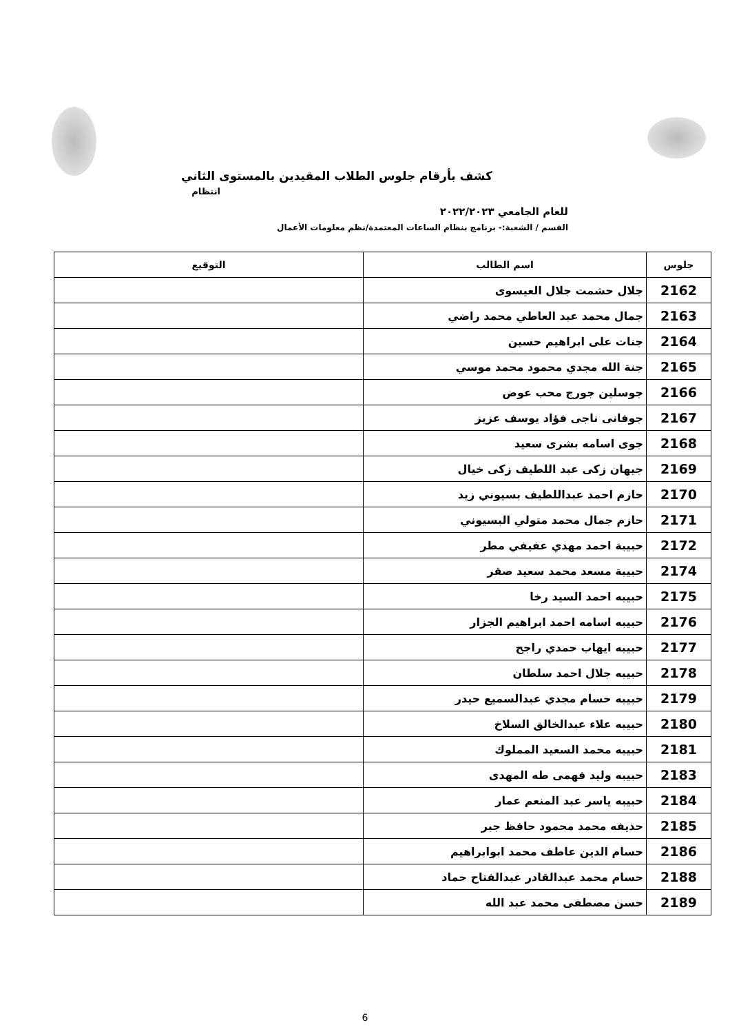كشف بأرقام جلوس الطلاب المقيدين بالمستوى الثاني
انتظام
للعام الجامعي ٢٠٢٢/٢٠٢٣
القسم / الشعبة:- برنامج بنظام الساعات المعتمدة/نظم معلومات الأعمال
| جلوس | اسم الطالب | التوقيع |
| --- | --- | --- |
| 2162 | جلال حشمت جلال العيسوى | |
| 2163 | جمال محمد عبد العاطي محمد راضي | |
| 2164 | جنات على ابراهيم حسين | |
| 2165 | جنة الله مجدي محمود محمد موسي | |
| 2166 | جوسلين جورج محب عوض | |
| 2167 | جوفانى ناجى فؤاد يوسف عزيز | |
| 2168 | جوى اسامه بشرى سعيد | |
| 2169 | جيهان زكى عبد اللطيف زكى خيال | |
| 2170 | حازم احمد عبداللطيف بسيوني زيد | |
| 2171 | حازم جمال محمد متولي البسيوني | |
| 2172 | حبيبة احمد مهدي عفيفي مطر | |
| 2174 | حبيبة مسعد محمد سعيد صقر | |
| 2175 | حبيبه احمد السيد رخا | |
| 2176 | حبيبه اسامه احمد ابراهيم الجزار | |
| 2177 | حبيبه ايهاب حمدي راجح | |
| 2178 | حبيبه جلال احمد سلطان | |
| 2179 | حبيبه حسام مجدي عبدالسميع حيدر | |
| 2180 | حبيبه علاء عبدالخالق السلاخ | |
| 2181 | حبيبه محمد السعيد المملوك | |
| 2183 | حبيبه وليد فهمى طه المهدى | |
| 2184 | حبيبه ياسر عبد المنعم عمار | |
| 2185 | حذيفه محمد محمود حافظ جبر | |
| 2186 | حسام الدين عاطف محمد ابوابراهيم | |
| 2188 | حسام محمد عبدالقادر عبدالفتاح حماد | |
| 2189 | حسن مصطفى محمد عبد الله | |
6